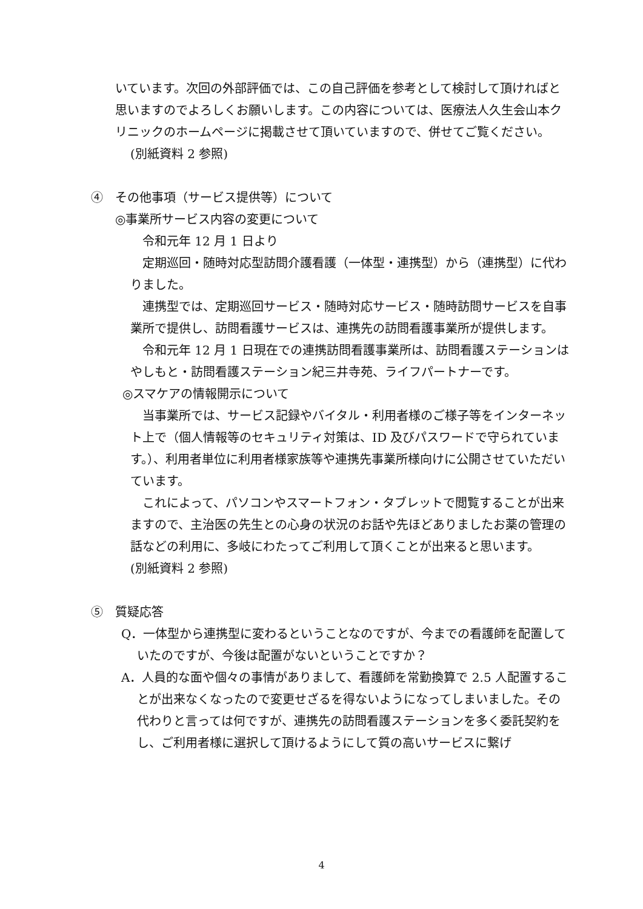いています。次回の外部評価では、この自己評価を参考として検討して頂ければと思いますのでよろしくお願いします。この内容については、医療法人久生会山本クリニックのホームページに掲載させて頂いていますので、併せてご覧ください。
(別紙資料 2 参照)
④　その他事項（サービス提供等）について
◎事業所サービス内容の変更について
　令和元年 12 月 1 日より
　定期巡回・随時対応型訪問介護看護（一体型・連携型）から（連携型）に代わりました。
　連携型では、定期巡回サービス・随時対応サービス・随時訪問サービスを自事業所で提供し、訪問看護サービスは、連携先の訪問看護事業所が提供します。
　令和元年 12 月 1 日現在での連携訪問看護事業所は、訪問看護ステーションはやしもと・訪問看護ステーション紀三井寺苑、ライフパートナーです。
◎スマケアの情報開示について
　当事業所では、サービス記録やバイタル・利用者様のご様子等をインターネット上で（個人情報等のセキュリティ対策は、ID 及びパスワードで守られています。）、利用者単位に利用者様家族等や連携先事業所様向けに公開させていただいています。
　これによって、パソコンやスマートフォン・タブレットで閲覧することが出来ますので、主治医の先生との心身の状況のお話や先ほどありましたお薬の管理の話などの利用に、多岐にわたってご利用して頂くことが出来ると思います。
(別紙資料 2 参照)
⑤　質疑応答
Q．一体型から連携型に変わるということなのですが、今までの看護師を配置していたのですが、今後は配置がないということですか？
A．人員的な面や個々の事情がありまして、看護師を常勤換算で 2.5 人配置することが出来なくなったので変更せざるを得ないようになってしまいました。その代わりと言っては何ですが、連携先の訪問看護ステーションを多く委託契約をし、ご利用者様に選択して頂けるようにして質の高いサービスに繋げ
4